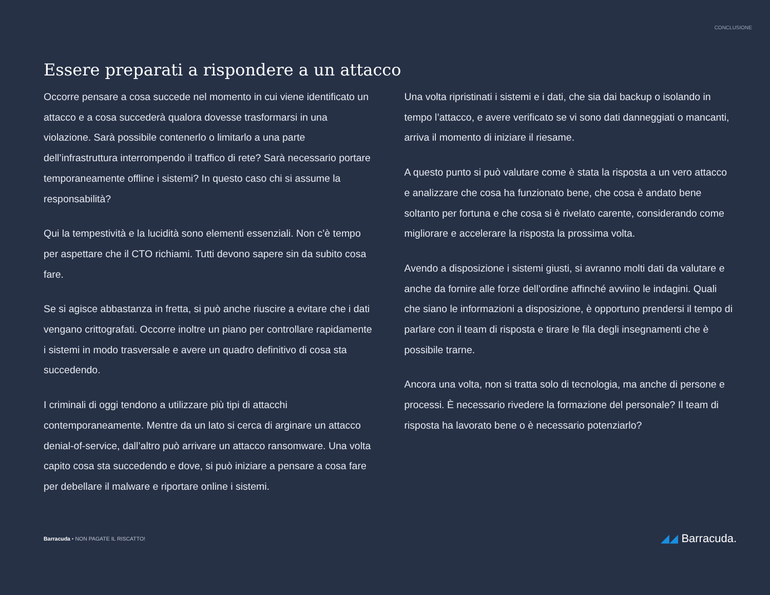CONCLUSIONE
Essere preparati a rispondere a un attacco
Occorre pensare a cosa succede nel momento in cui viene identificato un attacco e a cosa succederà qualora dovesse trasformarsi in una violazione. Sarà possibile contenerlo o limitarlo a una parte dell’infrastruttura interrompendo il traffico di rete? Sarà necessario portare temporaneamente offline i sistemi? In questo caso chi si assume la responsabilità?
Qui la tempestività e la lucidità sono elementi essenziali. Non c’è tempo per aspettare che il CTO richiami. Tutti devono sapere sin da subito cosa fare.
Se si agisce abbastanza in fretta, si può anche riuscire a evitare che i dati vengano crittografati. Occorre inoltre un piano per controllare rapidamente i sistemi in modo trasversale e avere un quadro definitivo di cosa sta succedendo.
I criminali di oggi tendono a utilizzare più tipi di attacchi contemporaneamente. Mentre da un lato si cerca di arginare un attacco denial-of-service, dall’altro può arrivare un attacco ransomware. Una volta capito cosa sta succedendo e dove, si può iniziare a pensare a cosa fare per debellare il malware e riportare online i sistemi.
Una volta ripristinati i sistemi e i dati, che sia dai backup o isolando in tempo l’attacco, e avere verificato se vi sono dati danneggiati o mancanti, arriva il momento di iniziare il riesame.
A questo punto si può valutare come è stata la risposta a un vero attacco e analizzare che cosa ha funzionato bene, che cosa è andato bene soltanto per fortuna e che cosa si è rivelato carente, considerando come migliorare e accelerare la risposta la prossima volta.
Avendo a disposizione i sistemi giusti, si avranno molti dati da valutare e anche da fornire alle forze dell’ordine affinché avviino le indagini. Quali che siano le informazioni a disposizione, è opportuno prendersi il tempo di parlare con il team di risposta e tirare le fila degli insegnamenti che è possibile trarne.
Ancora una volta, non si tratta solo di tecnologia, ma anche di persone e processi. È necessario rivedere la formazione del personale? Il team di risposta ha lavorato bene o è necessario potenziarlo?
Barracuda • NON PAGATE IL RISCATTO!
◢◢ Barracuda.